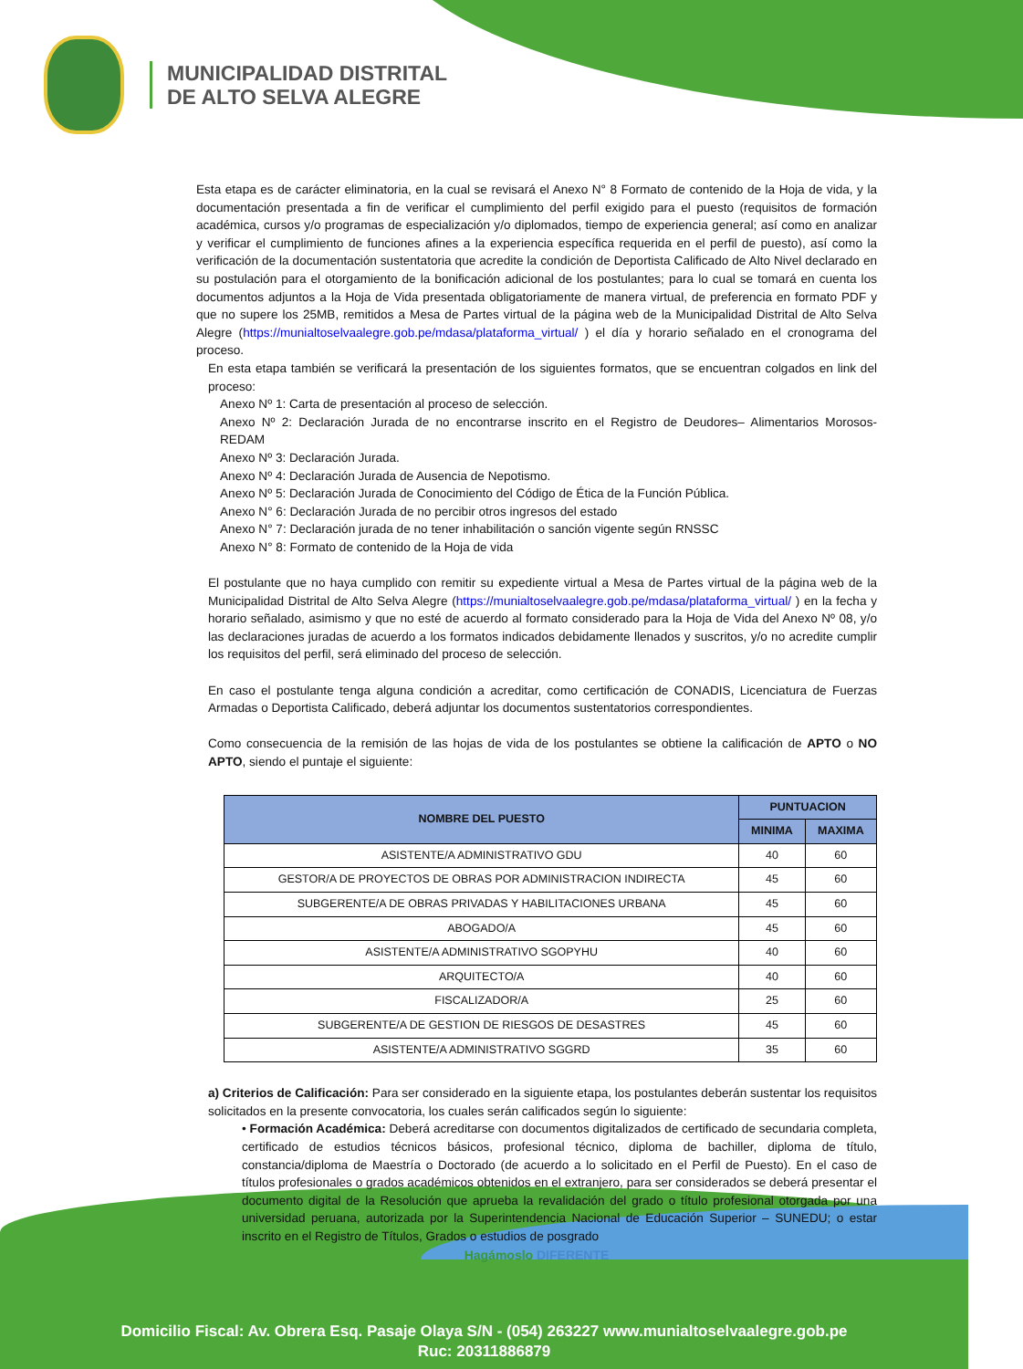MUNICIPALIDAD DISTRITAL
DE ALTO SELVA ALEGRE
Esta etapa es de carácter eliminatoria, en la cual se revisará el Anexo N° 8 Formato de contenido de la Hoja de vida, y la documentación presentada a fin de verificar el cumplimiento del perfil exigido para el puesto (requisitos de formación académica, cursos y/o programas de especialización y/o diplomados, tiempo de experiencia general; así como en analizar y verificar el cumplimiento de funciones afines a la experiencia específica requerida en el perfil de puesto), así como la verificación de la documentación sustentatoria que acredite la condición de Deportista Calificado de Alto Nivel declarado en su postulación para el otorgamiento de la bonificación adicional de los postulantes; para lo cual se tomará en cuenta los documentos adjuntos a la Hoja de Vida presentada obligatoriamente de manera virtual, de preferencia en formato PDF y que no supere los 25MB, remitidos a Mesa de Partes virtual de la página web de la Municipalidad Distrital de Alto Selva Alegre (https://munialtoselvaalegre.gob.pe/mdasa/plataforma_virtual/ ) el día y horario señalado en el cronograma del proceso.
En esta etapa también se verificará la presentación de los siguientes formatos, que se encuentran colgados en link del proceso:
Anexo Nº 1: Carta de presentación al proceso de selección.
Anexo Nº 2: Declaración Jurada de no encontrarse inscrito en el Registro de Deudores– Alimentarios Morosos- REDAM
Anexo Nº 3: Declaración Jurada.
Anexo Nº 4: Declaración Jurada de Ausencia de Nepotismo.
Anexo Nº 5: Declaración Jurada de Conocimiento del Código de Ética de la Función Pública.
Anexo N° 6: Declaración Jurada de no percibir otros ingresos del estado
Anexo N° 7: Declaración jurada de no tener inhabilitación o sanción vigente según RNSSC
Anexo N° 8: Formato de contenido de la Hoja de vida
El postulante que no haya cumplido con remitir su expediente virtual a Mesa de Partes virtual de la página web de la Municipalidad Distrital de Alto Selva Alegre (https://munialtoselvaalegre.gob.pe/mdasa/plataforma_virtual/ ) en la fecha y horario señalado, asimismo y que no esté de acuerdo al formato considerado para la Hoja de Vida del Anexo Nº 08, y/o las declaraciones juradas de acuerdo a los formatos indicados debidamente llenados y suscritos, y/o no acredite cumplir los requisitos del perfil, será eliminado del proceso de selección.
En caso el postulante tenga alguna condición a acreditar, como certificación de CONADIS, Licenciatura de Fuerzas Armadas o Deportista Calificado, deberá adjuntar los documentos sustentatorios correspondientes.
Como consecuencia de la remisión de las hojas de vida de los postulantes se obtiene la calificación de APTO o NO APTO, siendo el puntaje el siguiente:
| NOMBRE DEL PUESTO | PUNTUACION | |
| --- | --- | --- |
| | MINIMA | MAXIMA |
| ASISTENTE/A ADMINISTRATIVO GDU | 40 | 60 |
| GESTOR/A DE PROYECTOS DE OBRAS POR ADMINISTRACION INDIRECTA | 45 | 60 |
| SUBGERENTE/A DE OBRAS PRIVADAS Y HABILITACIONES URBANA | 45 | 60 |
| ABOGADO/A | 45 | 60 |
| ASISTENTE/A ADMINISTRATIVO SGOPYHU | 40 | 60 |
| ARQUITECTO/A | 40 | 60 |
| FISCALIZADOR/A | 25 | 60 |
| SUBGERENTE/A DE GESTION DE RIESGOS DE DESASTRES | 45 | 60 |
| ASISTENTE/A ADMINISTRATIVO SGGRD | 35 | 60 |
a) Criterios de Calificación: Para ser considerado en la siguiente etapa, los postulantes deberán sustentar los requisitos solicitados en la presente convocatoria, los cuales serán calificados según lo siguiente:
• Formación Académica: Deberá acreditarse con documentos digitalizados de certificado de secundaria completa, certificado de estudios técnicos básicos, profesional técnico, diploma de bachiller, diploma de título, constancia/diploma de Maestría o Doctorado (de acuerdo a lo solicitado en el Perfil de Puesto). En el caso de títulos profesionales o grados académicos obtenidos en el extranjero, para ser considerados se deberá presentar el documento digital de la Resolución que aprueba la revalidación del grado o título profesional otorgada por una universidad peruana, autorizada por la Superintendencia Nacional de Educación Superior – SUNEDU; o estar inscrito en el Registro de Títulos, Grados o estudios de posgrado
Hagámoslo DIFERENTE
Domicilio Fiscal: Av. Obrera Esq. Pasaje Olaya S/N - (054) 263227 www.munialtoselvaalegre.gob.pe
Ruc: 20311886879